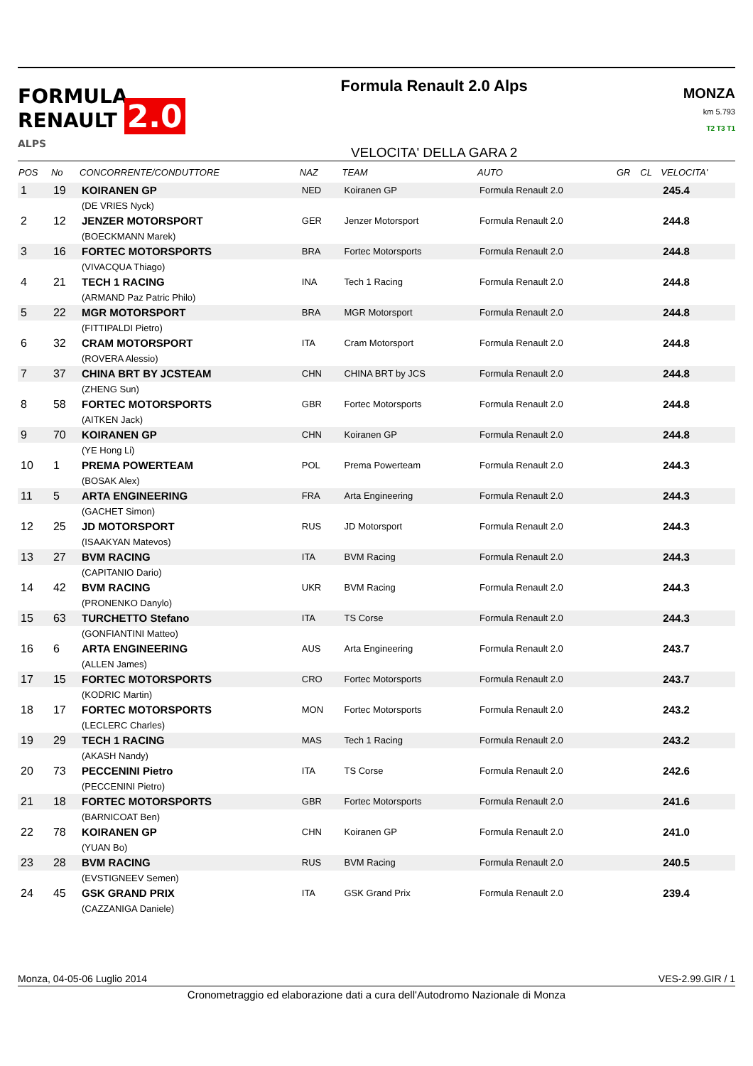FORMULA
RENAULT 2.0
ALPS
Formula Renault 2.0 Alps
VELOCITA' DELLA GARA 2
MONZA
km 5.793
T2 T3 T1
| POS | No | CONCORRENTE/CONDUTTORE | NAZ | TEAM | AUTO | GR | CL | VELOCITA' |
| --- | --- | --- | --- | --- | --- | --- | --- | --- |
| 1 | 19 | KOIRANEN GP | NED | Koiranen GP | Formula Renault 2.0 | | | 245.4 |
| | | (DE VRIES Nyck) | | | | | | |
| 2 | 12 | JENZER MOTORSPORT | GER | Jenzer Motorsport | Formula Renault 2.0 | | | 244.8 |
| | | (BOECKMANN Marek) | | | | | | |
| 3 | 16 | FORTEC MOTORSPORTS | BRA | Fortec Motorsports | Formula Renault 2.0 | | | 244.8 |
| | | (VIVACQUA Thiago) | | | | | | |
| 4 | 21 | TECH 1 RACING | INA | Tech 1 Racing | Formula Renault 2.0 | | | 244.8 |
| | | (ARMAND Paz Patric Philo) | | | | | | |
| 5 | 22 | MGR MOTORSPORT | BRA | MGR Motorsport | Formula Renault 2.0 | | | 244.8 |
| | | (FITTIPALDI Pietro) | | | | | | |
| 6 | 32 | CRAM MOTORSPORT | ITA | Cram Motorsport | Formula Renault 2.0 | | | 244.8 |
| | | (ROVERA Alessio) | | | | | | |
| 7 | 37 | CHINA BRT BY JCSTEAM | CHN | CHINA BRT by JCS | Formula Renault 2.0 | | | 244.8 |
| | | (ZHENG Sun) | | | | | | |
| 8 | 58 | FORTEC MOTORSPORTS | GBR | Fortec Motorsports | Formula Renault 2.0 | | | 244.8 |
| | | (AITKEN Jack) | | | | | | |
| 9 | 70 | KOIRANEN GP | CHN | Koiranen GP | Formula Renault 2.0 | | | 244.8 |
| | | (YE Hong Li) | | | | | | |
| 10 | 1 | PREMA POWERTEAM | POL | Prema Powerteam | Formula Renault 2.0 | | | 244.3 |
| | | (BOSAK Alex) | | | | | | |
| 11 | 5 | ARTA ENGINEERING | FRA | Arta Engineering | Formula Renault 2.0 | | | 244.3 |
| | | (GACHET Simon) | | | | | | |
| 12 | 25 | JD MOTORSPORT | RUS | JD Motorsport | Formula Renault 2.0 | | | 244.3 |
| | | (ISAAKYAN Matevos) | | | | | | |
| 13 | 27 | BVM RACING | ITA | BVM Racing | Formula Renault 2.0 | | | 244.3 |
| | | (CAPITANIO Dario) | | | | | | |
| 14 | 42 | BVM RACING | UKR | BVM Racing | Formula Renault 2.0 | | | 244.3 |
| | | (PRONENKO Danylo) | | | | | | |
| 15 | 63 | TURCHETTO Stefano | ITA | TS Corse | Formula Renault 2.0 | | | 244.3 |
| | | (GONFIANTINI Matteo) | | | | | | |
| 16 | 6 | ARTA ENGINEERING | AUS | Arta Engineering | Formula Renault 2.0 | | | 243.7 |
| | | (ALLEN James) | | | | | | |
| 17 | 15 | FORTEC MOTORSPORTS | CRO | Fortec Motorsports | Formula Renault 2.0 | | | 243.7 |
| | | (KODRIC Martin) | | | | | | |
| 18 | 17 | FORTEC MOTORSPORTS | MON | Fortec Motorsports | Formula Renault 2.0 | | | 243.2 |
| | | (LECLERC Charles) | | | | | | |
| 19 | 29 | TECH 1 RACING | MAS | Tech 1 Racing | Formula Renault 2.0 | | | 243.2 |
| | | (AKASH Nandy) | | | | | | |
| 20 | 73 | PECCENINI Pietro | ITA | TS Corse | Formula Renault 2.0 | | | 242.6 |
| | | (PECCENINI Pietro) | | | | | | |
| 21 | 18 | FORTEC MOTORSPORTS | GBR | Fortec Motorsports | Formula Renault 2.0 | | | 241.6 |
| | | (BARNICOAT Ben) | | | | | | |
| 22 | 78 | KOIRANEN GP | CHN | Koiranen GP | Formula Renault 2.0 | | | 241.0 |
| | | (YUAN Bo) | | | | | | |
| 23 | 28 | BVM RACING | RUS | BVM Racing | Formula Renault 2.0 | | | 240.5 |
| | | (EVSTIGNEEV Semen) | | | | | | |
| 24 | 45 | GSK GRAND PRIX | ITA | GSK Grand Prix | Formula Renault 2.0 | | | 239.4 |
| | | (CAZZANIGA Daniele) | | | | | | |
Monza, 04-05-06 Luglio 2014 VES-2.99.GIR / 1
Cronometraggio ed elaborazione dati a cura dell'Autodromo Nazionale di Monza